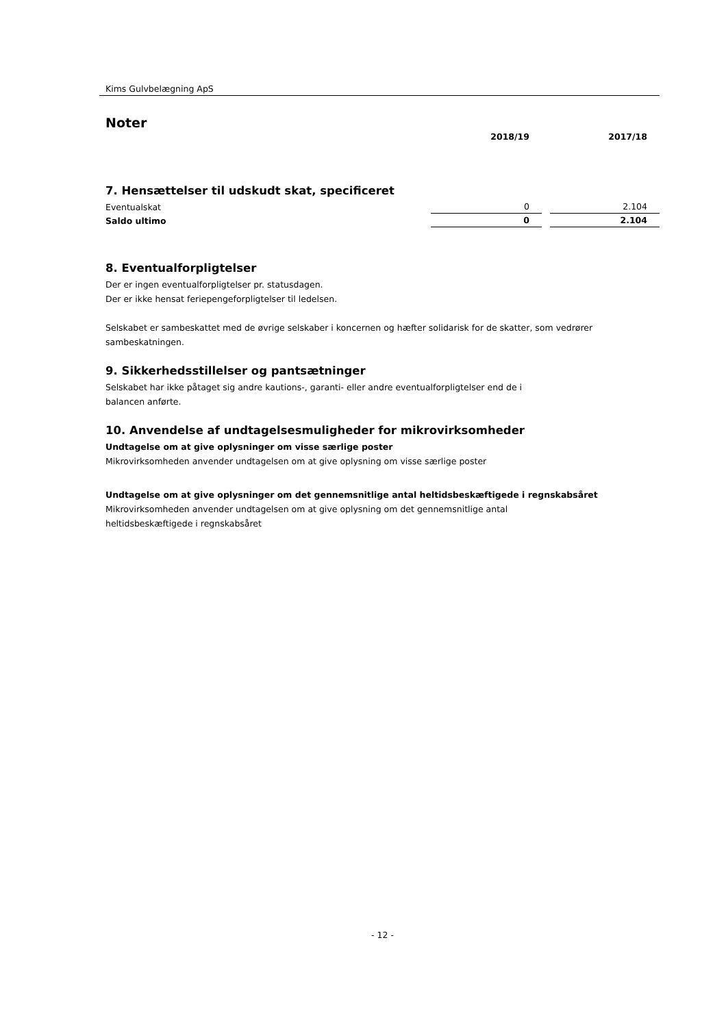Kims Gulvbelægning ApS
Noter
| | 2018/19 | | 2017/18 |
| --- | --- | --- | --- |
7. Hensættelser til udskudt skat, specificeret
| Eventualskat | 0 | | 2.104 |
| Saldo ultimo | 0 | | 2.104 |
8. Eventualforpligtelser
Der er ingen eventualforpligtelser pr. statusdagen.
Der er ikke hensat feriepengeforpligtelser til ledelsen.
Selskabet er sambeskattet med de øvrige selskaber i koncernen og hæfter solidarisk for de skatter, som vedrører sambeskatningen.
9. Sikkerhedsstillelser og pantsætninger
Selskabet har ikke påtaget sig andre kautions-, garanti- eller andre eventualforpligtelser end de i
balancen anførte.
10. Anvendelse af undtagelsesmuligheder for mikrovirksomheder
Undtagelse om at give oplysninger om visse særlige poster
Mikrovirksomheden anvender undtagelsen om at give oplysning om visse særlige poster
Undtagelse om at give oplysninger om det gennemsnitlige antal heltidsbeskæftigede i regnskabsåret
Mikrovirksomheden anvender undtagelsen om at give oplysning om det gennemsnitlige antal
heltidsbeskæftigede i regnskabsåret
- 12 -